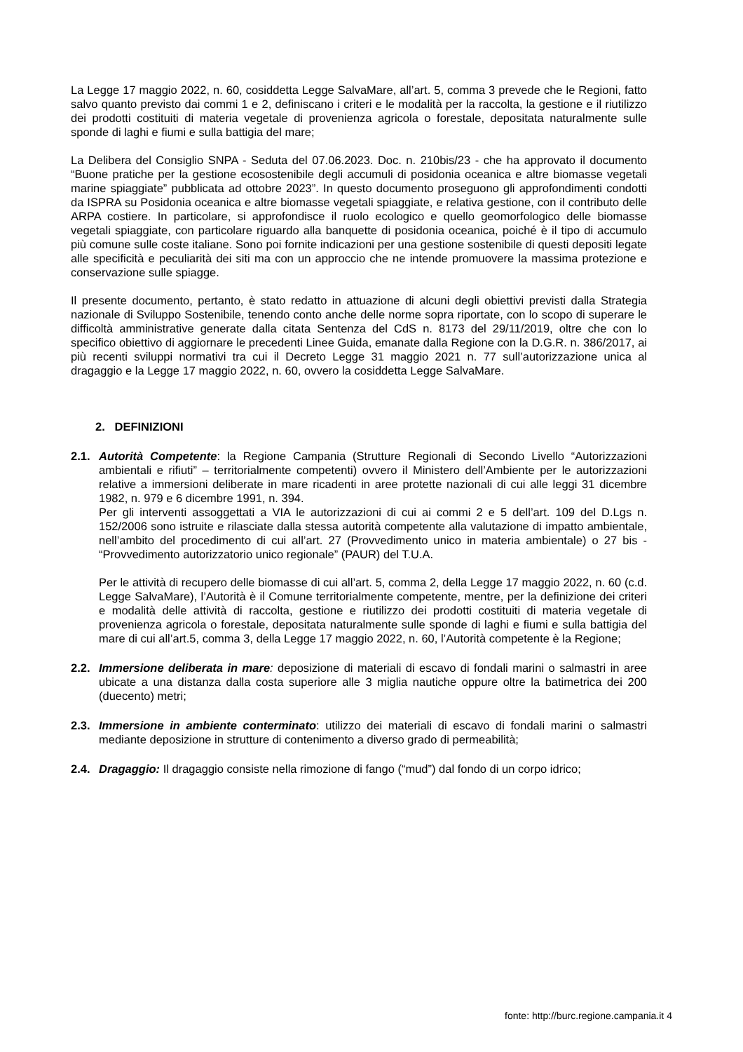La Legge 17 maggio 2022, n. 60, cosiddetta Legge SalvaMare, all’art. 5, comma 3 prevede che le Regioni, fatto salvo quanto previsto dai commi 1 e 2, definiscano i criteri e le modalità per la raccolta, la gestione e il riutilizzo dei prodotti costituiti di materia vegetale di provenienza agricola o forestale, depositata naturalmente sulle sponde di laghi e fiumi e sulla battigia del mare;
La Delibera del Consiglio SNPA - Seduta del 07.06.2023. Doc. n. 210bis/23 - che ha approvato il documento “Buone pratiche per la gestione ecosostenibile degli accumuli di posidonia oceanica e altre biomasse vegetali marine spiaggiate” pubblicata ad ottobre 2023”. In questo documento proseguono gli approfondimenti condotti da ISPRA su Posidonia oceanica e altre biomasse vegetali spiaggiate, e relativa gestione, con il contributo delle ARPA costiere. In particolare, si approfondisce il ruolo ecologico e quello geomorfologico delle biomasse vegetali spiaggiate, con particolare riguardo alla banquette di posidonia oceanica, poiché è il tipo di accumulo più comune sulle coste italiane. Sono poi fornite indicazioni per una gestione sostenibile di questi depositi legate alle specificità e peculiarità dei siti ma con un approccio che ne intende promuovere la massima protezione e conservazione sulle spiagge.
Il presente documento, pertanto, è stato redatto in attuazione di alcuni degli obiettivi previsti dalla Strategia nazionale di Sviluppo Sostenibile, tenendo conto anche delle norme sopra riportate, con lo scopo di superare le difficoltà amministrative generate dalla citata Sentenza del CdS n. 8173 del 29/11/2019, oltre che con lo specifico obiettivo di aggiornare le precedenti Linee Guida, emanate dalla Regione con la D.G.R. n. 386/2017, ai più recenti sviluppi normativi tra cui il Decreto Legge 31 maggio 2021 n. 77 sull’autorizzazione unica al dragaggio e la Legge 17 maggio 2022, n. 60, ovvero la cosiddetta Legge SalvaMare.
2. DEFINIZIONI
2.1. Autorità Competente: la Regione Campania (Strutture Regionali di Secondo Livello “Autorizzazioni ambientali e rifiuti” – territorialmente competenti) ovvero il Ministero dell’Ambiente per le autorizzazioni relative a immersioni deliberate in mare ricadenti in aree protette nazionali di cui alle leggi 31 dicembre 1982, n. 979 e 6 dicembre 1991, n. 394.
Per gli interventi assoggettati a VIA le autorizzazioni di cui ai commi 2 e 5 dell’art. 109 del D.Lgs n. 152/2006 sono istruite e rilasciate dalla stessa autorità competente alla valutazione di impatto ambientale, nell’ambito del procedimento di cui all’art. 27 (Provvedimento unico in materia ambientale) o 27 bis - “Provvedimento autorizzatorio unico regionale” (PAUR) del T.U.A.
Per le attività di recupero delle biomasse di cui all’art. 5, comma 2, della Legge 17 maggio 2022, n. 60 (c.d. Legge SalvaMare), l’Autorità è il Comune territorialmente competente, mentre, per la definizione dei criteri e modalità delle attività di raccolta, gestione e riutilizzo dei prodotti costituiti di materia vegetale di provenienza agricola o forestale, depositata naturalmente sulle sponde di laghi e fiumi e sulla battigia del mare di cui all’art.5, comma 3, della Legge 17 maggio 2022, n. 60, l’Autorità competente è la Regione;
2.2. Immersione deliberata in mare: deposizione di materiali di escavo di fondali marini o salmastri in aree ubicate a una distanza dalla costa superiore alle 3 miglia nautiche oppure oltre la batimetrica dei 200 (duecento) metri;
2.3. Immersione in ambiente conterminato: utilizzo dei materiali di escavo di fondali marini o salmastri mediante deposizione in strutture di contenimento a diverso grado di permeabilità;
2.4. Dragaggio: Il dragaggio consiste nella rimozione di fango (“mud”) dal fondo di un corpo idrico;
fonte: http://burc.regione.campania.it 4